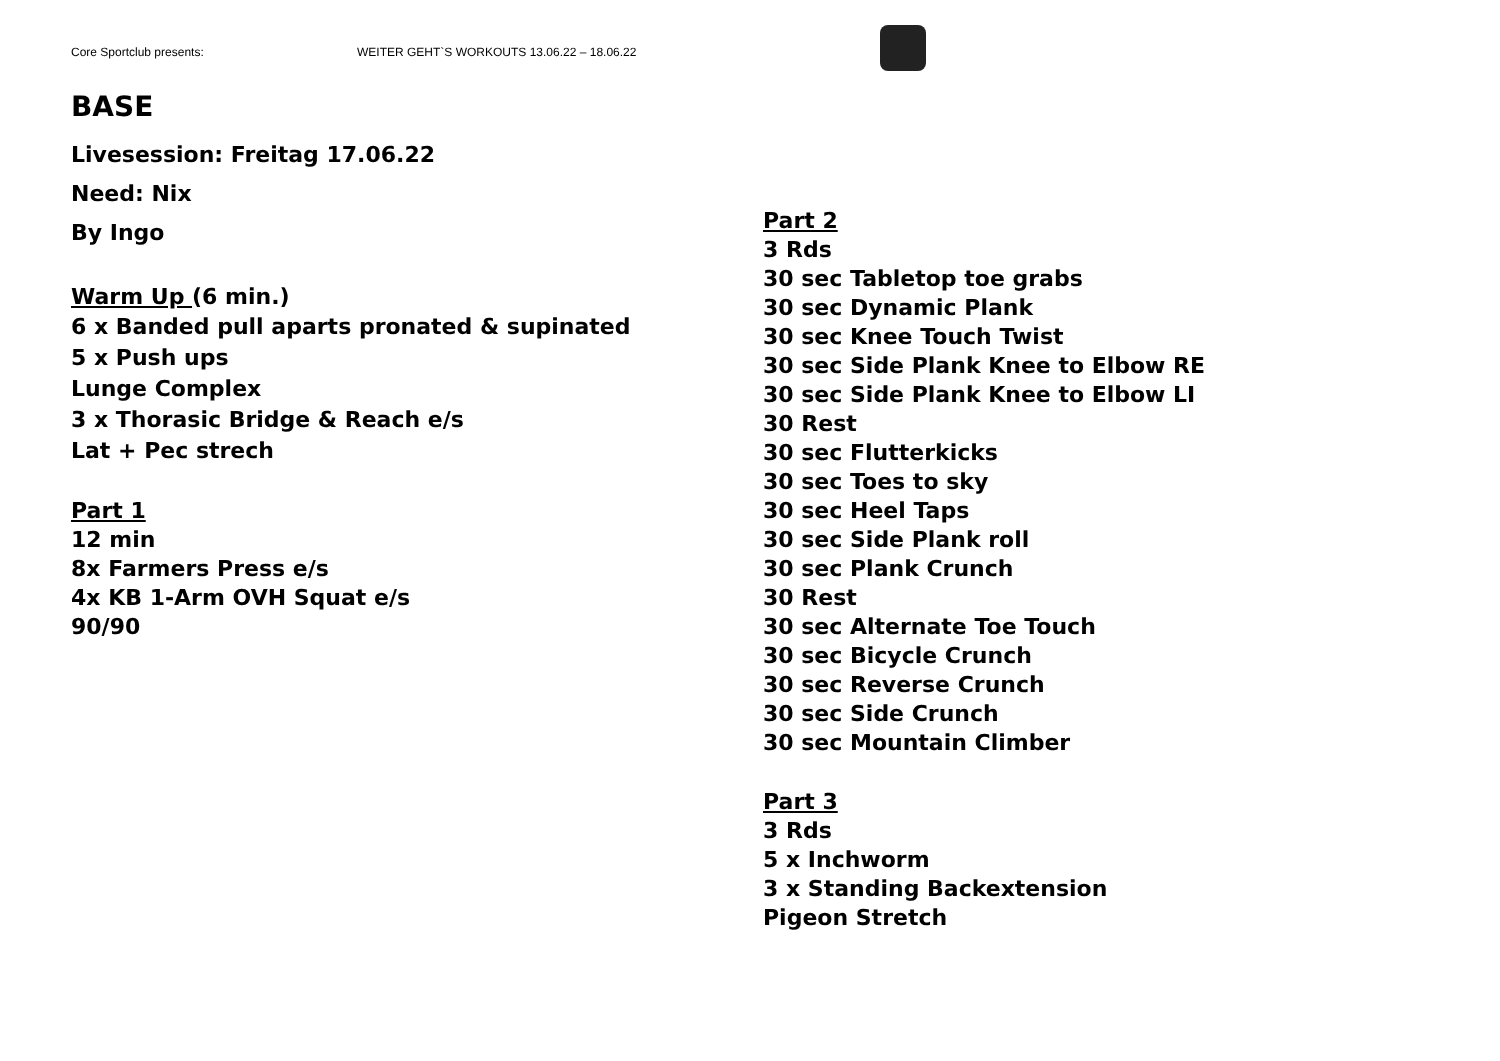Core Sportclub presents: WEITER GEHT`S WORKOUTS 13.06.22 – 18.06.22
BASE
Livesession: Freitag 17.06.22
Need: Nix
By Ingo
Warm Up (6 min.)
6 x Banded pull aparts pronated & supinated
5 x Push ups
Lunge Complex
3 x Thorasic Bridge & Reach e/s
Lat + Pec strech
Part 1
12 min
8x Farmers Press e/s
4x KB 1-Arm OVH Squat e/s
90/90
Part 2
3 Rds
30 sec Tabletop toe grabs
30 sec Dynamic Plank
30 sec Knee Touch Twist
30 sec Side Plank Knee to Elbow RE
30 sec Side Plank Knee to Elbow LI
30 Rest
30 sec Flutterkicks
30 sec Toes to sky
30 sec Heel Taps
30 sec Side Plank roll
30 sec Plank Crunch
30 Rest
30 sec Alternate Toe Touch
30 sec Bicycle Crunch
30 sec Reverse Crunch
30 sec Side Crunch
30 sec Mountain Climber
Part 3
3 Rds
5 x Inchworm
3 x Standing Backextension
Pigeon Stretch